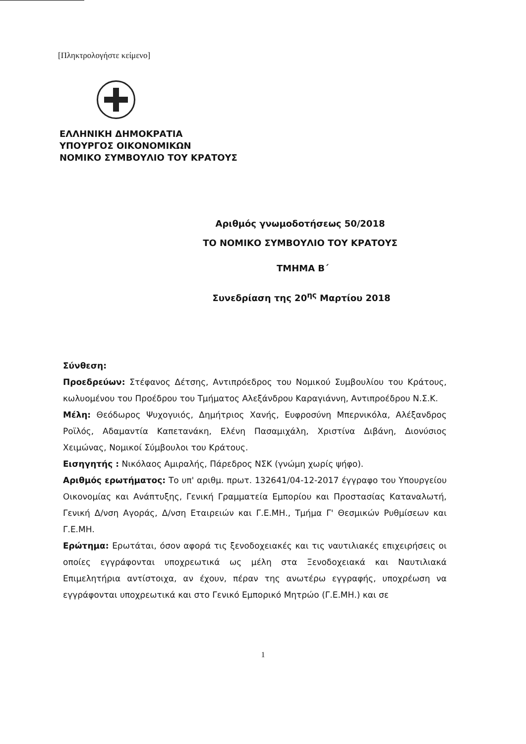[Πληκτρολογήστε κείμενο]
ΕΛΛΗΝΙΚΗ ΔΗΜΟΚΡΑΤΙΑ
ΥΠΟΥΡΓΟΣ ΟΙΚΟΝΟΜΙΚΩΝ
ΝΟΜΙΚΟ ΣΥΜΒΟΥΛΙΟ ΤΟΥ ΚΡΑΤΟΥΣ
Αριθμός γνωμοδοτήσεως 50/2018
ΤΟ ΝΟΜΙΚΟ ΣΥΜΒΟΥΛΙΟ ΤΟΥ ΚΡΑΤΟΥΣ
ΤΜΗΜΑ Β΄
Συνεδρίαση της 20<sup>ης</sup> Μαρτίου 2018
Σύνθεση:
Προεδρεύων: Στέφανος Δέτσης, Αντιπρόεδρος του Νομικού Συμβουλίου του Κράτους, κωλυομένου του Προέδρου του Τμήματος Αλεξάνδρου Καραγιάννη, Αντιπροέδρου Ν.Σ.Κ.
Μέλη: Θεόδωρος Ψυχογυιός, Δημήτριος Χανής, Ευφροσύνη Μπερνικόλα, Αλέξανδρος Ροϊλός, Αδαμαντία Καπετανάκη, Ελένη Πασαμιχάλη, Χριστίνα Διβάνη, Διονύσιος Χειμώνας, Νομικοί Σύμβουλοι του Κράτους.
Εισηγητής : Νικόλαος Αμιραλής, Πάρεδρος ΝΣΚ (γνώμη χωρίς ψήφο).
Αριθμός ερωτήματος: Το υπ' αριθμ. πρωτ. 132641/04-12-2017 έγγραφο του Υπουργείου Οικονομίας και Ανάπτυξης, Γενική Γραμματεία Εμπορίου και Προστασίας Καταναλωτή, Γενική Δ/νση Αγοράς, Δ/νση Εταιρειών και Γ.Ε.ΜΗ., Τμήμα Γ' Θεσμικών Ρυθμίσεων και Γ.Ε.ΜΗ.
Ερώτημα: Ερωτάται, όσον αφορά τις ξενοδοχειακές και τις ναυτιλιακές επιχειρήσεις οι οποίες εγγράφονται υποχρεωτικά ως μέλη στα Ξενοδοχειακά και Ναυτιλιακά Επιμελητήρια αντίστοιχα, αν έχουν, πέραν της ανωτέρω εγγραφής, υποχρέωση να εγγράφονται υποχρεωτικά και στο Γενικό Εμπορικό Μητρώο (Γ.Ε.ΜΗ.) και σε
1